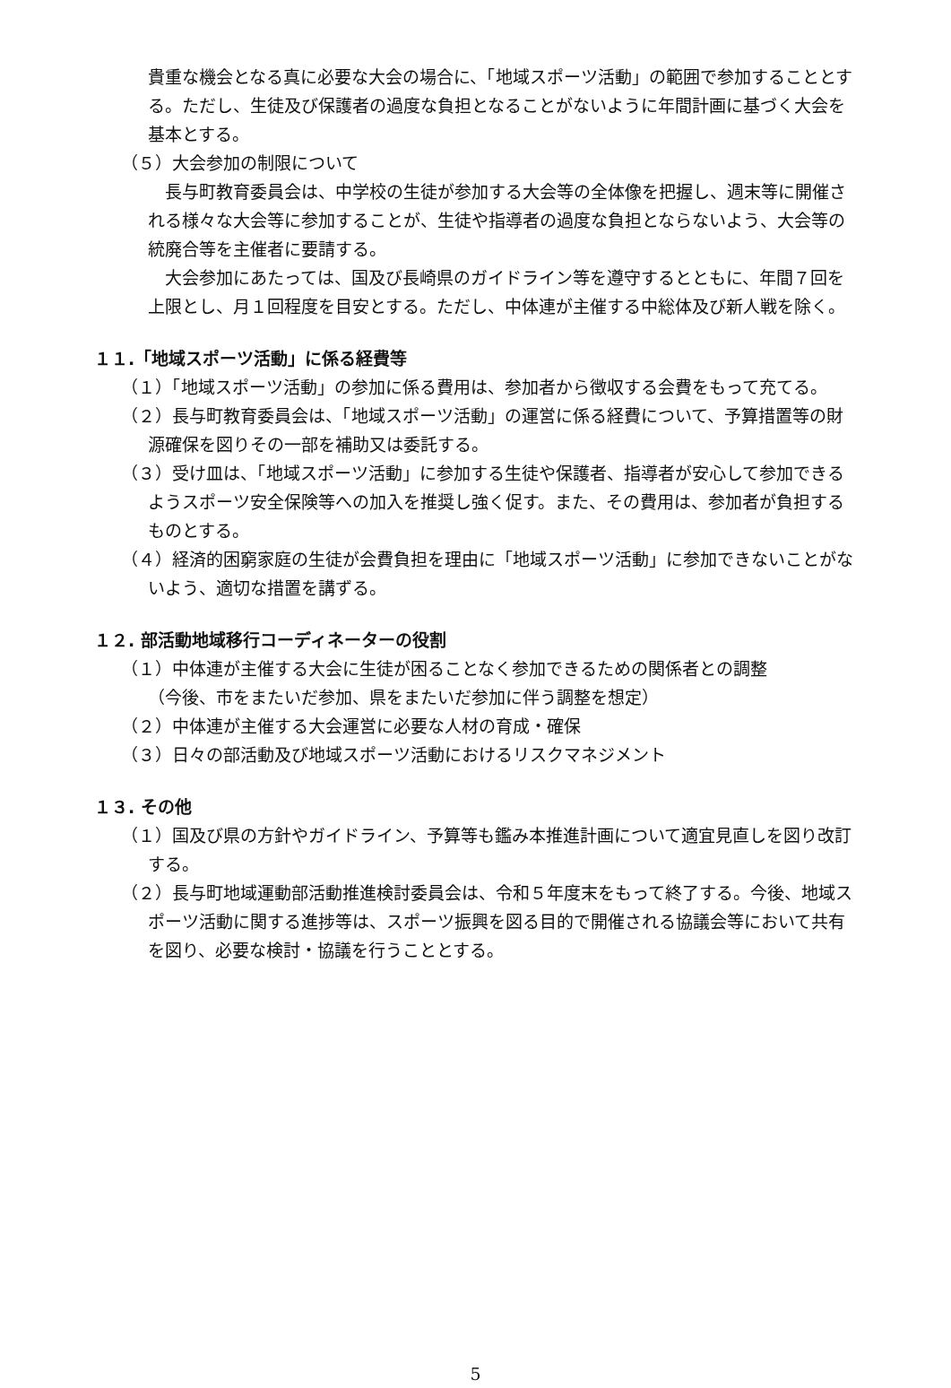貴重な機会となる真に必要な大会の場合に、「地域スポーツ活動」の範囲で参加することとする。ただし、生徒及び保護者の過度な負担となることがないように年間計画に基づく大会を基本とする。
（５）大会参加の制限について
　長与町教育委員会は、中学校の生徒が参加する大会等の全体像を把握し、週末等に開催される様々な大会等に参加することが、生徒や指導者の過度な負担とならないよう、大会等の統廃合等を主催者に要請する。
　大会参加にあたっては、国及び長崎県のガイドライン等を遵守するとともに、年間７回を上限とし、月１回程度を目安とする。ただし、中体連が主催する中総体及び新人戦を除く。
１１.「地域スポーツ活動」に係る経費等
（１）「地域スポーツ活動」の参加に係る費用は、参加者から徴収する会費をもって充てる。
（２）長与町教育委員会は、「地域スポーツ活動」の運営に係る経費について、予算措置等の財源確保を図りその一部を補助又は委託する。
（３）受け皿は、「地域スポーツ活動」に参加する生徒や保護者、指導者が安心して参加できるようスポーツ安全保険等への加入を推奨し強く促す。また、その費用は、参加者が負担するものとする。
（４）経済的困窮家庭の生徒が会費負担を理由に「地域スポーツ活動」に参加できないことがないよう、適切な措置を講ずる。
１２. 部活動地域移行コーディネーターの役割
（１）中体連が主催する大会に生徒が困ることなく参加できるための関係者との調整
（今後、市をまたいだ参加、県をまたいだ参加に伴う調整を想定）
（２）中体連が主催する大会運営に必要な人材の育成・確保
（３）日々の部活動及び地域スポーツ活動におけるリスクマネジメント
１３. その他
（１）国及び県の方針やガイドライン、予算等も鑑み本推進計画について適宜見直しを図り改訂する。
（２）長与町地域運動部活動推進検討委員会は、令和５年度末をもって終了する。今後、地域スポーツ活動に関する進捗等は、スポーツ振興を図る目的で開催される協議会等において共有を図り、必要な検討・協議を行うこととする。
5